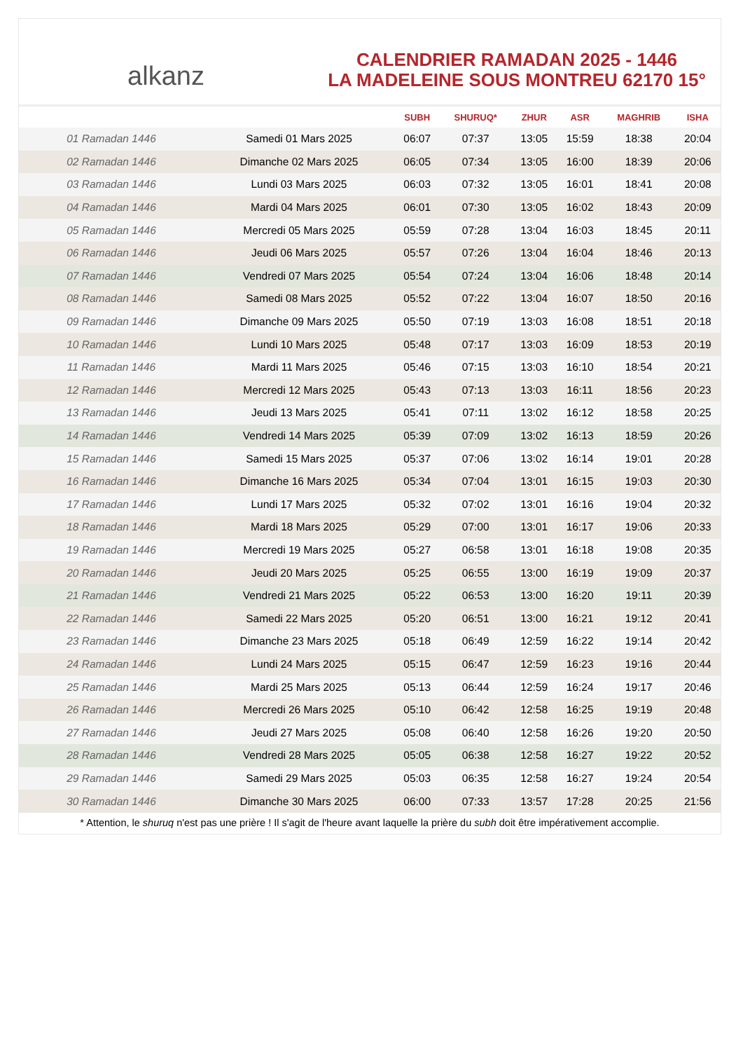alkanz
CALENDRIER RAMADAN 2025 - 1446
LA MADELEINE SOUS MONTREU 62170 15°
| | | SUBH | SHURUQ* | ZHUR | ASR | MAGHRIB | ISHA |
| --- | --- | --- | --- | --- | --- | --- | --- |
| 01 Ramadan 1446 | Samedi 01 Mars 2025 | 06:07 | 07:37 | 13:05 | 15:59 | 18:38 | 20:04 |
| 02 Ramadan 1446 | Dimanche 02 Mars 2025 | 06:05 | 07:34 | 13:05 | 16:00 | 18:39 | 20:06 |
| 03 Ramadan 1446 | Lundi 03 Mars 2025 | 06:03 | 07:32 | 13:05 | 16:01 | 18:41 | 20:08 |
| 04 Ramadan 1446 | Mardi 04 Mars 2025 | 06:01 | 07:30 | 13:05 | 16:02 | 18:43 | 20:09 |
| 05 Ramadan 1446 | Mercredi 05 Mars 2025 | 05:59 | 07:28 | 13:04 | 16:03 | 18:45 | 20:11 |
| 06 Ramadan 1446 | Jeudi 06 Mars 2025 | 05:57 | 07:26 | 13:04 | 16:04 | 18:46 | 20:13 |
| 07 Ramadan 1446 | Vendredi 07 Mars 2025 | 05:54 | 07:24 | 13:04 | 16:06 | 18:48 | 20:14 |
| 08 Ramadan 1446 | Samedi 08 Mars 2025 | 05:52 | 07:22 | 13:04 | 16:07 | 18:50 | 20:16 |
| 09 Ramadan 1446 | Dimanche 09 Mars 2025 | 05:50 | 07:19 | 13:03 | 16:08 | 18:51 | 20:18 |
| 10 Ramadan 1446 | Lundi 10 Mars 2025 | 05:48 | 07:17 | 13:03 | 16:09 | 18:53 | 20:19 |
| 11 Ramadan 1446 | Mardi 11 Mars 2025 | 05:46 | 07:15 | 13:03 | 16:10 | 18:54 | 20:21 |
| 12 Ramadan 1446 | Mercredi 12 Mars 2025 | 05:43 | 07:13 | 13:03 | 16:11 | 18:56 | 20:23 |
| 13 Ramadan 1446 | Jeudi 13 Mars 2025 | 05:41 | 07:11 | 13:02 | 16:12 | 18:58 | 20:25 |
| 14 Ramadan 1446 | Vendredi 14 Mars 2025 | 05:39 | 07:09 | 13:02 | 16:13 | 18:59 | 20:26 |
| 15 Ramadan 1446 | Samedi 15 Mars 2025 | 05:37 | 07:06 | 13:02 | 16:14 | 19:01 | 20:28 |
| 16 Ramadan 1446 | Dimanche 16 Mars 2025 | 05:34 | 07:04 | 13:01 | 16:15 | 19:03 | 20:30 |
| 17 Ramadan 1446 | Lundi 17 Mars 2025 | 05:32 | 07:02 | 13:01 | 16:16 | 19:04 | 20:32 |
| 18 Ramadan 1446 | Mardi 18 Mars 2025 | 05:29 | 07:00 | 13:01 | 16:17 | 19:06 | 20:33 |
| 19 Ramadan 1446 | Mercredi 19 Mars 2025 | 05:27 | 06:58 | 13:01 | 16:18 | 19:08 | 20:35 |
| 20 Ramadan 1446 | Jeudi 20 Mars 2025 | 05:25 | 06:55 | 13:00 | 16:19 | 19:09 | 20:37 |
| 21 Ramadan 1446 | Vendredi 21 Mars 2025 | 05:22 | 06:53 | 13:00 | 16:20 | 19:11 | 20:39 |
| 22 Ramadan 1446 | Samedi 22 Mars 2025 | 05:20 | 06:51 | 13:00 | 16:21 | 19:12 | 20:41 |
| 23 Ramadan 1446 | Dimanche 23 Mars 2025 | 05:18 | 06:49 | 12:59 | 16:22 | 19:14 | 20:42 |
| 24 Ramadan 1446 | Lundi 24 Mars 2025 | 05:15 | 06:47 | 12:59 | 16:23 | 19:16 | 20:44 |
| 25 Ramadan 1446 | Mardi 25 Mars 2025 | 05:13 | 06:44 | 12:59 | 16:24 | 19:17 | 20:46 |
| 26 Ramadan 1446 | Mercredi 26 Mars 2025 | 05:10 | 06:42 | 12:58 | 16:25 | 19:19 | 20:48 |
| 27 Ramadan 1446 | Jeudi 27 Mars 2025 | 05:08 | 06:40 | 12:58 | 16:26 | 19:20 | 20:50 |
| 28 Ramadan 1446 | Vendredi 28 Mars 2025 | 05:05 | 06:38 | 12:58 | 16:27 | 19:22 | 20:52 |
| 29 Ramadan 1446 | Samedi 29 Mars 2025 | 05:03 | 06:35 | 12:58 | 16:27 | 19:24 | 20:54 |
| 30 Ramadan 1446 | Dimanche 30 Mars 2025 | 06:00 | 07:33 | 13:57 | 17:28 | 20:25 | 21:56 |
* Attention, le shuruq n'est pas une prière ! Il s'agit de l'heure avant laquelle la prière du subh doit être impérativement accomplie.